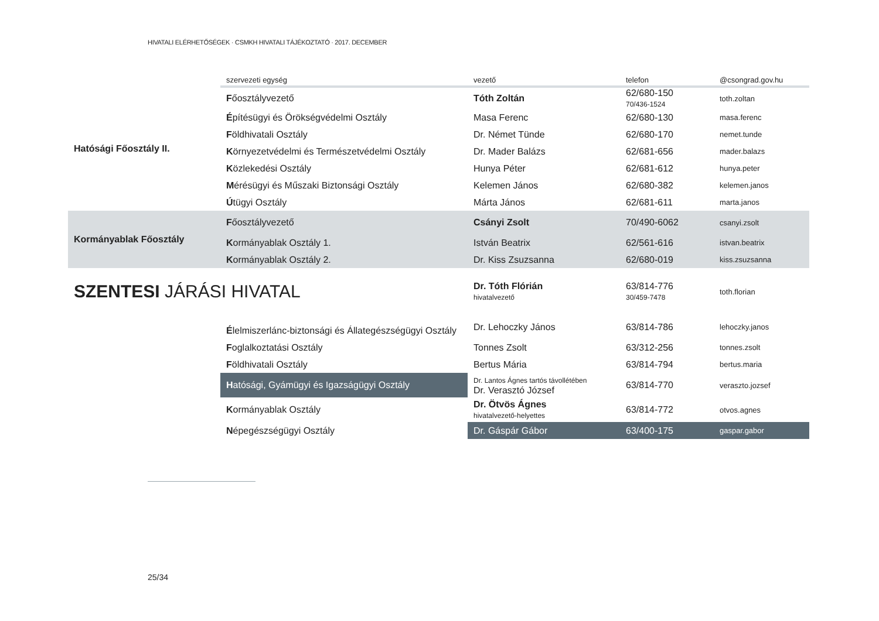HIVATALI ELÉRHETŐSÉGEK · CSMKH HIVATALI TÁJÉKOZTATÓ · 2017. DECEMBER
| | szervezeti egység | vezető | telefon | @csongrad.gov.hu |
| --- | --- | --- | --- | --- |
| Hatósági Főosztály II. | F őosztályvezető | Tóth Zoltán | 62/680-150 70/436-1524 | toth.zoltan |
| | É pítésügyi és Örökségvédelmi Osztály | Masa Ferenc | 62/680-130 | masa.ferenc |
| | F öldhivatali Osztály | Dr. Német Tünde | 62/680-170 | nemet.tunde |
| | K örnyezetvédelmi és Természetvédelmi Osztály | Dr. Mader Balázs | 62/681-656 | mader.balazs |
| | K özlekedési Osztály | Hunya Péter | 62/681-612 | hunya.peter |
| | M érésügyi és Műszaki Biztonsági Osztály | Kelemen János | 62/680-382 | kelemen.janos |
| | Ú tügyi Osztály | Márta János | 62/681-611 | marta.janos |
| Kormányablak Főosztály | F őosztályvezető | Csányi Zsolt | 70/490-6062 | csanyi.zsolt |
| | K ormányablak Osztály 1. | István Beatrix | 62/561-616 | istvan.beatrix |
| | K ormányablak Osztály 2. | Dr. Kiss Zsuzsanna | 62/680-019 | kiss.zsuzsanna |
| SZENTESI JÁRÁSI HIVATAL | | Dr. Tóth Flórián hivatalvezető | 63/814-776 30/459-7478 | toth.florian |
| | É lelmiszerlánc-biztonsági és Állategészségügyi Osztály | Dr. Lehoczky János | 63/814-786 | lehoczky.janos |
| | F oglalkoztatási Osztály | Tonnes Zsolt | 63/312-256 | tonnes.zsolt |
| | F öldhivatali Osztály | Bertus Mária | 63/814-794 | bertus.maria |
| | H atósági, Gyámügyi és Igazságügyi Osztály | Dr. Lantos Ágnes tartós távollétében Dr. Verasztó József | 63/814-770 | veraszto.jozsef |
| | K ormányablak Osztály | Dr. Ötvös Ágnes hivatalvezető-helyettes | 63/814-772 | otvos.agnes |
| | N épegészségügyi Osztály | Dr. Gáspár Gábor | 63/400-175 | gaspar.gabor |
25/34